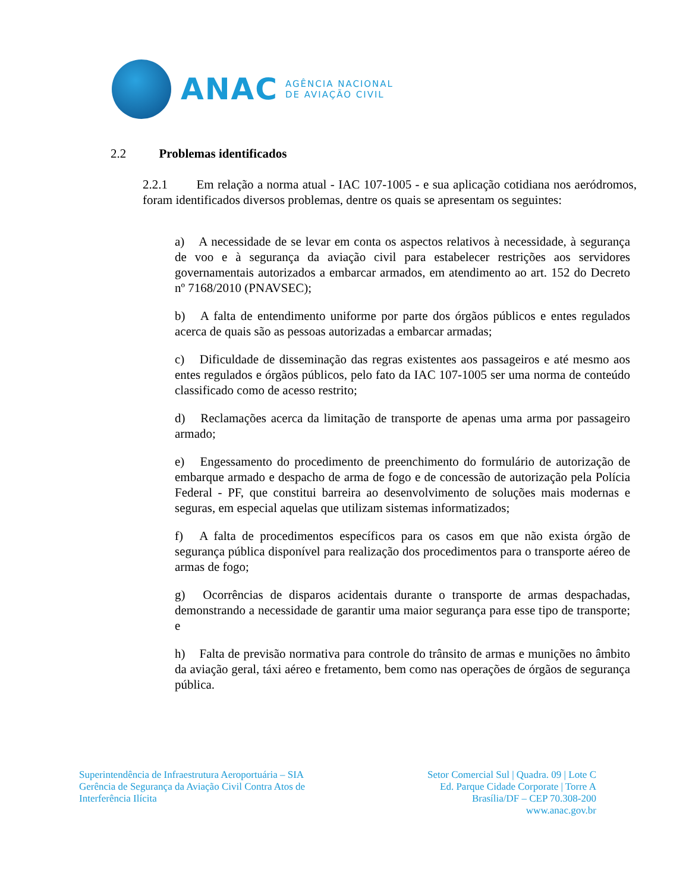ANAC
AGÊNCIA NACIONAL
DE AVIAÇÃO CIVIL
2.2 Problemas identificados
2.2.1 Em relação a norma atual - IAC 107-1005 - e sua aplicação cotidiana nos aeródromos, foram identificados diversos problemas, dentre os quais se apresentam os seguintes:
a) A necessidade de se levar em conta os aspectos relativos à necessidade, à segurança de voo e à segurança da aviação civil para estabelecer restrições aos servidores governamentais autorizados a embarcar armados, em atendimento ao art. 152 do Decreto nº 7168/2010 (PNAVSEC);
b) A falta de entendimento uniforme por parte dos órgãos públicos e entes regulados acerca de quais são as pessoas autorizadas a embarcar armadas;
c) Dificuldade de disseminação das regras existentes aos passageiros e até mesmo aos entes regulados e órgãos públicos, pelo fato da IAC 107-1005 ser uma norma de conteúdo classificado como de acesso restrito;
d) Reclamações acerca da limitação de transporte de apenas uma arma por passageiro armado;
e) Engessamento do procedimento de preenchimento do formulário de autorização de embarque armado e despacho de arma de fogo e de concessão de autorização pela Polícia Federal - PF, que constitui barreira ao desenvolvimento de soluções mais modernas e seguras, em especial aquelas que utilizam sistemas informatizados;
f) A falta de procedimentos específicos para os casos em que não exista órgão de segurança pública disponível para realização dos procedimentos para o transporte aéreo de armas de fogo;
g) Ocorrências de disparos acidentais durante o transporte de armas despachadas, demonstrando a necessidade de garantir uma maior segurança para esse tipo de transporte; e
h) Falta de previsão normativa para controle do trânsito de armas e munições no âmbito da aviação geral, táxi aéreo e fretamento, bem como nas operações de órgãos de segurança pública.
Superintendência de Infraestrutura Aeroportuária – SIA
Gerência de Segurança da Aviação Civil Contra Atos de
Interferência Ilícita
Setor Comercial Sul | Quadra. 09 | Lote C
Ed. Parque Cidade Corporate | Torre A
Brasília/DF – CEP 70.308-200
www.anac.gov.br